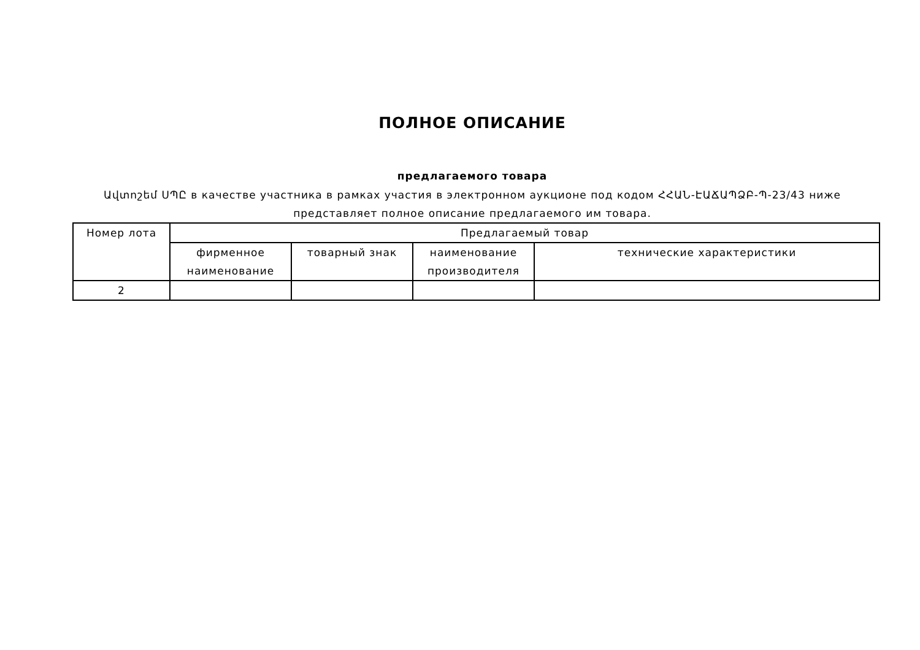ПОЛНОЕ ОПИСАНИЕ
предлагаемого товара
Ավտոշեմ ՍՊԸ в качестве участника в рамках участия в электронном аукционе под кодом ՀՀԱՆ-ԷԱՃԱՊՁԲ-Պ-23/43 ниже представляет полное описание предлагаемого им товара.
| Номер лота | Предлагаемый товар | | | |
| --- | --- | --- | --- | --- |
| | фирменное наименование | товарный знак | наименование производителя | технические характеристики |
| 2 | | | | |